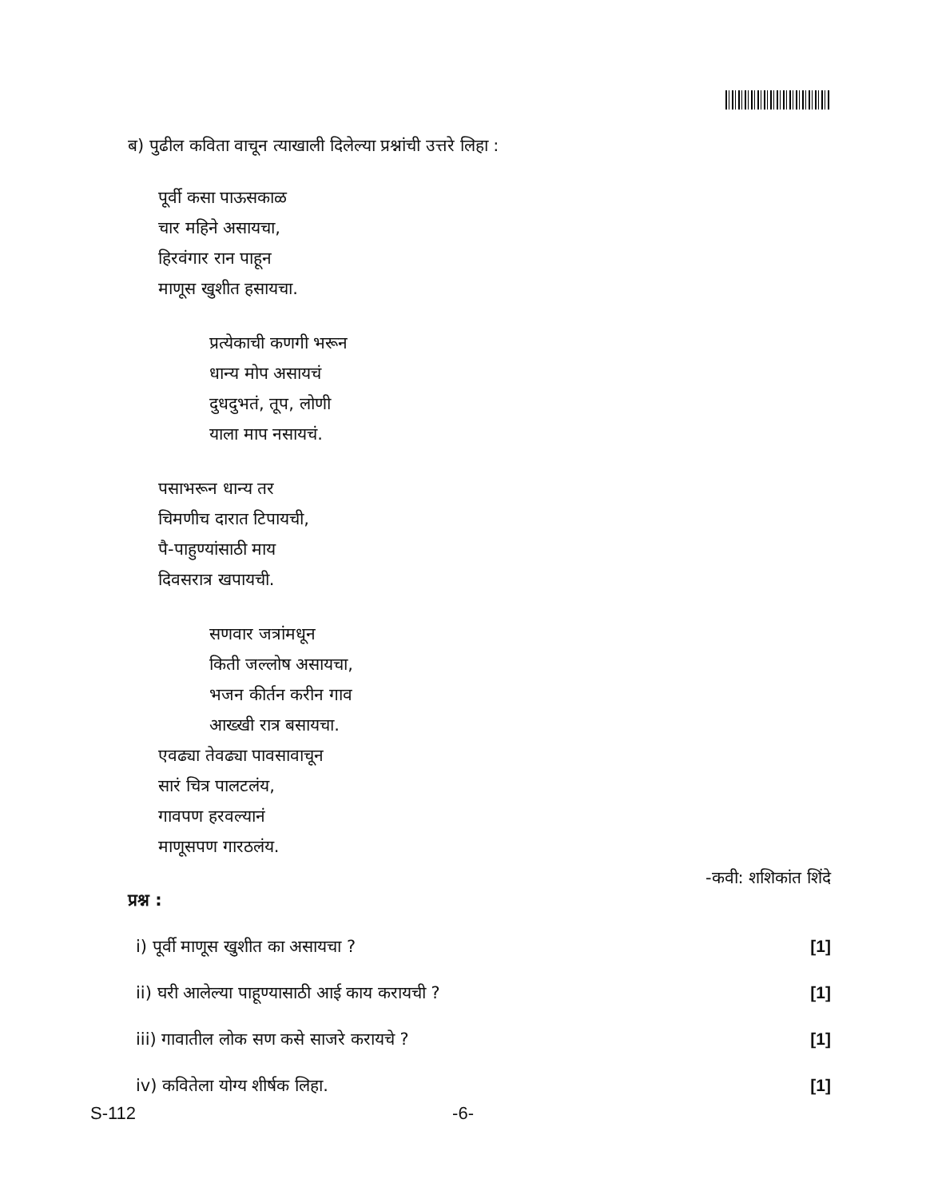ब) पुढील कविता वाचून त्याखाली दिलेल्या प्रश्नांची उत्तरे लिहा :
पूर्वी कसा पाऊसकाळ
चार महिने असायचा,
हिरवंगार रान पाहून
माणूस खुशीत हसायचा.
प्रत्येकाची कणगी भरून
धान्य मोप असायचं
दुधदुभतं, तूप, लोणी
याला माप नसायचं.
पसाभरून धान्य तर
चिमणीच दारात टिपायची,
पै-पाहुण्यांसाठी माय
दिवसरात्र खपायची.
सणवार जत्रांमधून
किती जल्लोष असायचा,
भजन कीर्तन करीन गाव
आख्खी रात्र बसायचा.
एवढ्या तेवढ्या पावसावाचून
सारं चित्र पालटलंय,
गावपण हरवल्यानं
माणूसपण गारठलंय.
-कवी: शशिकांत शिंदे
प्रश्न :
i) पूर्वी माणूस खुशीत का असायचा ? [1]
ii) घरी आलेल्या पाहूण्यासाठी आई काय करायची ? [1]
iii) गावातील लोक सण कसे साजरे करायचे ? [1]
iv) कवितेला योग्य शीर्षक लिहा. [1]
S-112 -6-